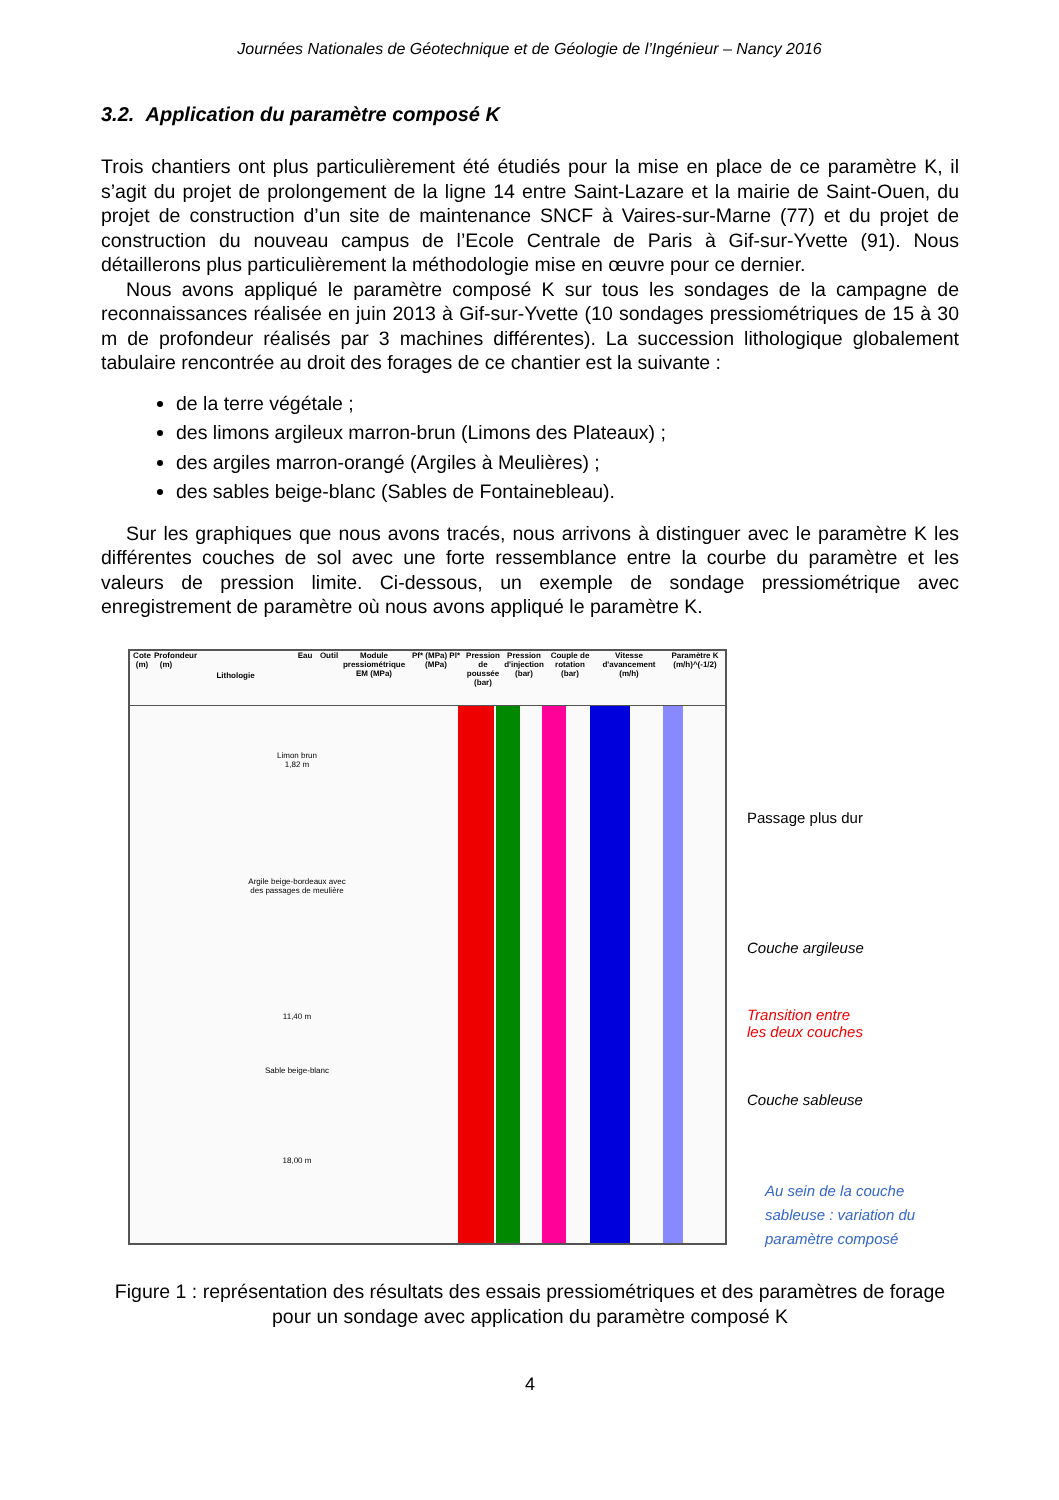Journées Nationales de Géotechnique et de Géologie de l’Ingénieur – Nancy 2016
3.2. Application du paramètre composé K
Trois chantiers ont plus particulièrement été étudiés pour la mise en place de ce paramètre K, il s’agit du projet de prolongement de la ligne 14 entre Saint-Lazare et la mairie de Saint-Ouen, du projet de construction d’un site de maintenance SNCF à Vaires-sur-Marne (77) et du projet de construction du nouveau campus de l’Ecole Centrale de Paris à Gif-sur-Yvette (91). Nous détaillerons plus particulièrement la méthodologie mise en œuvre pour ce dernier.
Nous avons appliqué le paramètre composé K sur tous les sondages de la campagne de reconnaissances réalisée en juin 2013 à Gif-sur-Yvette (10 sondages pressiométriques de 15 à 30 m de profondeur réalisés par 3 machines différentes). La succession lithologique globalement tabulaire rencontrée au droit des forages de ce chantier est la suivante :
de la terre végétale ;
des limons argileux marron-brun (Limons des Plateaux) ;
des argiles marron-orangé (Argiles à Meulières) ;
des sables beige-blanc (Sables de Fontainebleau).
Sur les graphiques que nous avons tracés, nous arrivons à distinguer avec le paramètre K les différentes couches de sol avec une forte ressemblance entre la courbe du paramètre et les valeurs de pression limite. Ci-dessous, un exemple de sondage pressiométrique avec enregistrement de paramètre où nous avons appliqué le paramètre K.
Cote (m)
Profondeur (m)
Lithologie
Eau Outil Module pressiométrique EM (MPa)
Pf* (MPa) Pl* (MPa)
Pression de poussée (bar)
Pression d'injection (bar)
Couple de rotation (bar)
Vitesse d'avancement (m/h)
Paramètre K (m/h)^(-1/2)
Limon brun
1,82 m
Argile beige-bordeaux avec des passages de meulière
11,40 m
Sable beige-blanc
18,00 m
Passage plus dur
Couche argileuse
Transition entre
les deux couches
Couche sableuse
Au sein de la couche
sableuse : variation du
paramètre composé
Figure 1 : représentation des résultats des essais pressiométriques et des paramètres de forage pour un sondage avec application du paramètre composé K
4